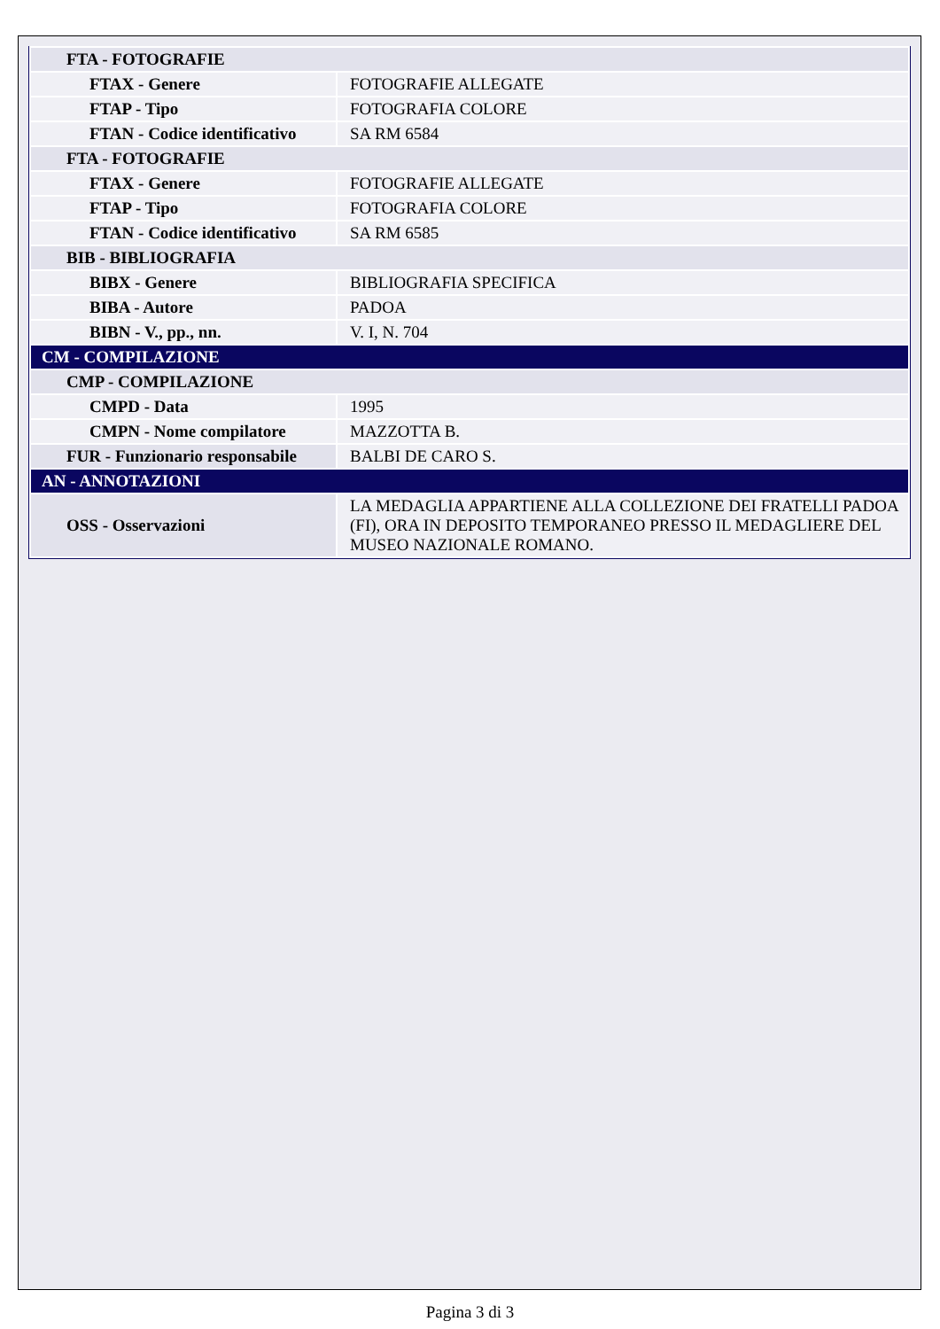| FTA - FOTOGRAFIE | |
| FTAX - Genere | FOTOGRAFIE ALLEGATE |
| FTAP - Tipo | FOTOGRAFIA COLORE |
| FTAN - Codice identificativo | SA RM 6584 |
| FTA - FOTOGRAFIE | |
| FTAX - Genere | FOTOGRAFIE ALLEGATE |
| FTAP - Tipo | FOTOGRAFIA COLORE |
| FTAN - Codice identificativo | SA RM 6585 |
| BIB - BIBLIOGRAFIA | |
| BIBX - Genere | BIBLIOGRAFIA SPECIFICA |
| BIBA - Autore | PADOA |
| BIBN - V., pp., nn. | V. I, N. 704 |
| CM - COMPILAZIONE | |
| CMP - COMPILAZIONE | |
| CMPD - Data | 1995 |
| CMPN - Nome compilatore | MAZZOTTA B. |
| FUR - Funzionario responsabile | BALBI DE CARO S. |
| AN - ANNOTAZIONI | |
| OSS - Osservazioni | LA MEDAGLIA APPARTIENE ALLA COLLEZIONE DEI FRATELLI PADOA (FI), ORA IN DEPOSITO TEMPORANEO PRESSO IL MEDAGLIERE DEL MUSEO NAZIONALE ROMANO. |
Pagina 3 di 3